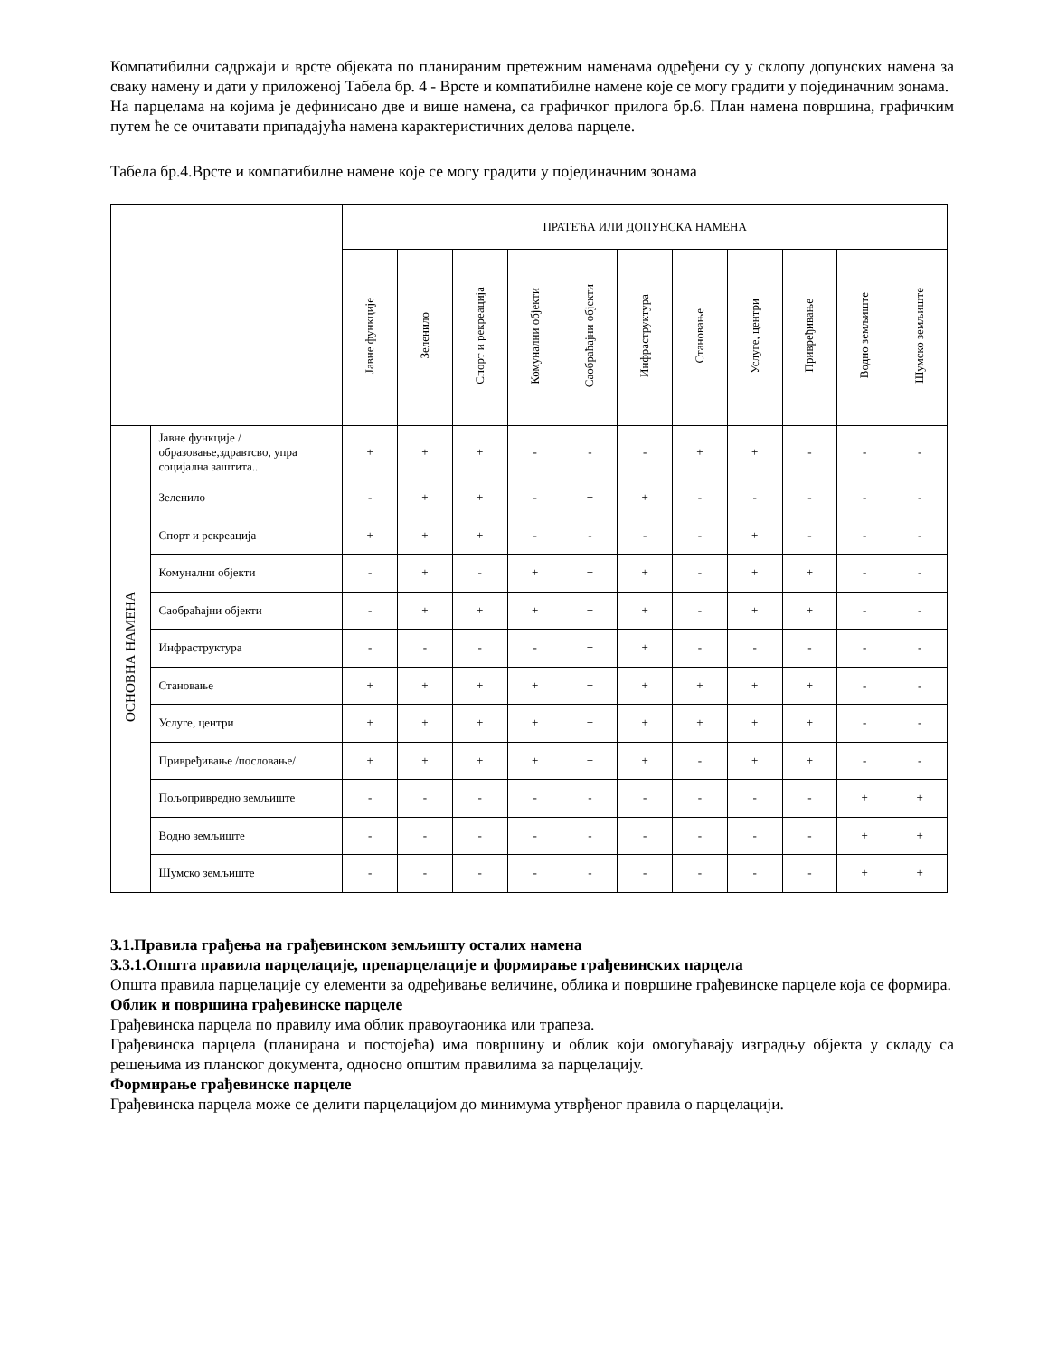Компатибилни садржаји и врсте објеката по планираним претежним наменама одређени су у склопу допунских намена за сваку намену и дати у приложеној Табела бр. 4 - Врсте и компатибилне намене које се могу градити у појединачним зонама.
На парцелама на којима је дефинисано две и више намена, са графичког прилога бр.6. План намена површина, графичким путем ће се очитавати припадајућа намена карактеристичних делова парцеле.
Табела бр.4.Врсте и компатибилне намене које се могу градити у појединачним зонама
| | | ПРАТЕЋА ИЛИ ДОПУНСКА НАМЕНА | | | | | | | | | | |
| --- | --- | --- | --- | --- | --- | --- | --- | --- | --- | --- | --- | --- |
| | | Јавне функције | Зеленило | Спорт и рекреација | Комунални објекти | Саобраћајни објекти | Инфраструктура | Становање | Услуге, центри | Привређивање | Водно земљиште | Шумско земљиште |
| ОСНОВНА НАМЕНА | Јавне функције /образовање,здравтсво, упра социјална заштита.. | + | + | + | - | - | - | + | + | - | - | - |
| | Зеленило | - | + | + | - | + | + | - | - | - | - | - |
| | Спорт и рекреација | + | + | + | - | - | - | - | + | - | - | - |
| | Комунални објекти | - | + | - | + | + | + | - | + | + | - | - |
| | Саобраћајни објекти | - | + | + | + | + | + | - | + | + | - | - |
| | Инфраструктура | - | - | - | - | + | + | - | - | - | - | - |
| | Становање | + | + | + | + | + | + | + | + | + | - | - |
| | Услуге, центри | + | + | + | + | + | + | + | + | + | - | - |
| | Привређивање /пословање/ | + | + | + | + | + | + | - | + | + | - | - |
| | Пољопривредно земљиште | - | - | - | - | - | - | - | - | - | + | + |
| | Водно земљиште | - | - | - | - | - | - | - | - | - | + | + |
| | Шумско земљиште | - | - | - | - | - | - | - | - | - | + | + |
3.1.Правила грађења на грађевинском земљишту осталих намена
3.3.1.Општа правила парцелације, препарцелације и формирање грађевинских парцела
Општа правила парцелације су елементи за одређивање величине, облика и површине грађевинске парцеле која се формира.
Облик и површина грађевинске парцеле
Грађевинска парцела по правилу има облик правоугаоника или трапеза.
Грађевинска парцела (планирана и постојећа) има површину и облик који омогућавају изградњу објекта у складу са решењима из планског документа, односно општим правилима за парцелацију.
Формирање грађевинске парцеле
Грађевинска парцела може се делити парцелацијом до минимума утврђеног правила о парцелацији.